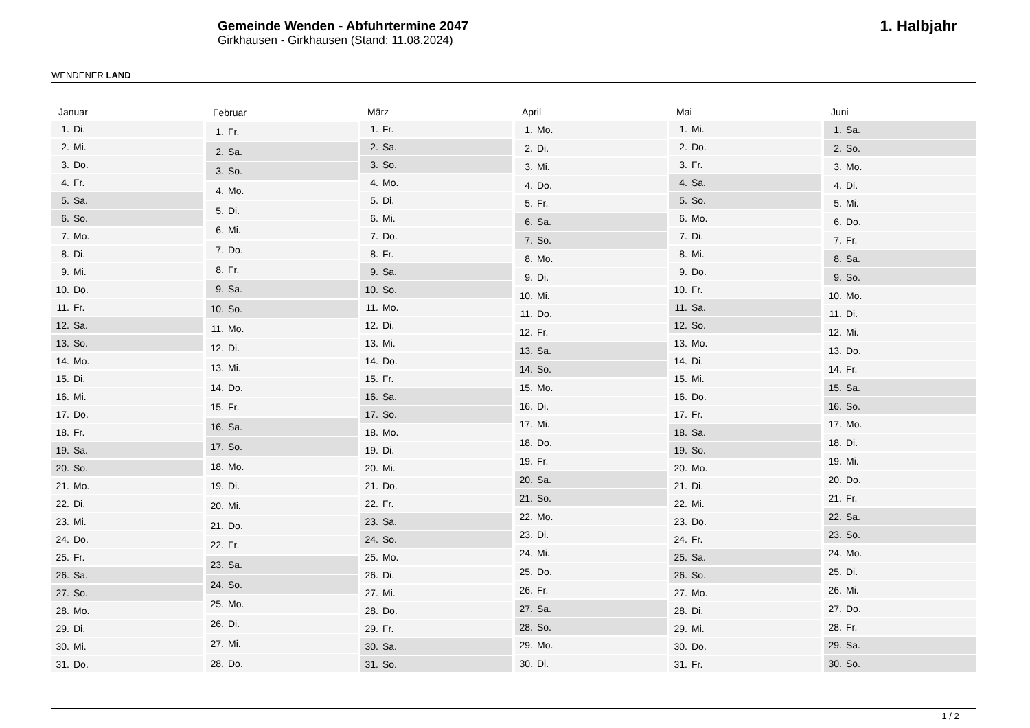WENDENER LAND
Gemeinde Wenden - Abfuhrtermine 2047
Girkhausen - Girkhausen (Stand: 11.08.2024)
1. Halbjahr
| Januar | |
| --- | --- |
| 1. | Di. |
| 2. | Mi. |
| 3. | Do. |
| 4. | Fr. |
| 5. | Sa. |
| 6. | So. |
| 7. | Mo. |
| 8. | Di. |
| 9. | Mi. |
| 10. | Do. |
| 11. | Fr. |
| 12. | Sa. |
| 13. | So. |
| 14. | Mo. |
| 15. | Di. |
| 16. | Mi. |
| 17. | Do. |
| 18. | Fr. |
| 19. | Sa. |
| 20. | So. |
| 21. | Mo. |
| 22. | Di. |
| 23. | Mi. |
| 24. | Do. |
| 25. | Fr. |
| 26. | Sa. |
| 27. | So. |
| 28. | Mo. |
| 29. | Di. |
| 30. | Mi. |
| 31. | Do. |
| Februar | |
| --- | --- |
| 1. | Fr. |
| 2. | Sa. |
| 3. | So. |
| 4. | Mo. |
| 5. | Di. |
| 6. | Mi. |
| 7. | Do. |
| 8. | Fr. |
| 9. | Sa. |
| 10. | So. |
| 11. | Mo. |
| 12. | Di. |
| 13. | Mi. |
| 14. | Do. |
| 15. | Fr. |
| 16. | Sa. |
| 17. | So. |
| 18. | Mo. |
| 19. | Di. |
| 20. | Mi. |
| 21. | Do. |
| 22. | Fr. |
| 23. | Sa. |
| 24. | So. |
| 25. | Mo. |
| 26. | Di. |
| 27. | Mi. |
| 28. | Do. |
| März | |
| --- | --- |
| 1. | Fr. |
| 2. | Sa. |
| 3. | So. |
| 4. | Mo. |
| 5. | Di. |
| 6. | Mi. |
| 7. | Do. |
| 8. | Fr. |
| 9. | Sa. |
| 10. | So. |
| 11. | Mo. |
| 12. | Di. |
| 13. | Mi. |
| 14. | Do. |
| 15. | Fr. |
| 16. | Sa. |
| 17. | So. |
| 18. | Mo. |
| 19. | Di. |
| 20. | Mi. |
| 21. | Do. |
| 22. | Fr. |
| 23. | Sa. |
| 24. | So. |
| 25. | Mo. |
| 26. | Di. |
| 27. | Mi. |
| 28. | Do. |
| 29. | Fr. |
| 30. | Sa. |
| 31. | So. |
| April | |
| --- | --- |
| 1. | Mo. |
| 2. | Di. |
| 3. | Mi. |
| 4. | Do. |
| 5. | Fr. |
| 6. | Sa. |
| 7. | So. |
| 8. | Mo. |
| 9. | Di. |
| 10. | Mi. |
| 11. | Do. |
| 12. | Fr. |
| 13. | Sa. |
| 14. | So. |
| 15. | Mo. |
| 16. | Di. |
| 17. | Mi. |
| 18. | Do. |
| 19. | Fr. |
| 20. | Sa. |
| 21. | So. |
| 22. | Mo. |
| 23. | Di. |
| 24. | Mi. |
| 25. | Do. |
| 26. | Fr. |
| 27. | Sa. |
| 28. | So. |
| 29. | Mo. |
| 30. | Di. |
| Mai | |
| --- | --- |
| 1. | Mi. |
| 2. | Do. |
| 3. | Fr. |
| 4. | Sa. |
| 5. | So. |
| 6. | Mo. |
| 7. | Di. |
| 8. | Mi. |
| 9. | Do. |
| 10. | Fr. |
| 11. | Sa. |
| 12. | So. |
| 13. | Mo. |
| 14. | Di. |
| 15. | Mi. |
| 16. | Do. |
| 17. | Fr. |
| 18. | Sa. |
| 19. | So. |
| 20. | Mo. |
| 21. | Di. |
| 22. | Mi. |
| 23. | Do. |
| 24. | Fr. |
| 25. | Sa. |
| 26. | So. |
| 27. | Mo. |
| 28. | Di. |
| 29. | Mi. |
| 30. | Do. |
| 31. | Fr. |
| Juni | |
| --- | --- |
| 1. | Sa. |
| 2. | So. |
| 3. | Mo. |
| 4. | Di. |
| 5. | Mi. |
| 6. | Do. |
| 7. | Fr. |
| 8. | Sa. |
| 9. | So. |
| 10. | Mo. |
| 11. | Di. |
| 12. | Mi. |
| 13. | Do. |
| 14. | Fr. |
| 15. | Sa. |
| 16. | So. |
| 17. | Mo. |
| 18. | Di. |
| 19. | Mi. |
| 20. | Do. |
| 21. | Fr. |
| 22. | Sa. |
| 23. | So. |
| 24. | Mo. |
| 25. | Di. |
| 26. | Mi. |
| 27. | Do. |
| 28. | Fr. |
| 29. | Sa. |
| 30. | So. |
1 / 2